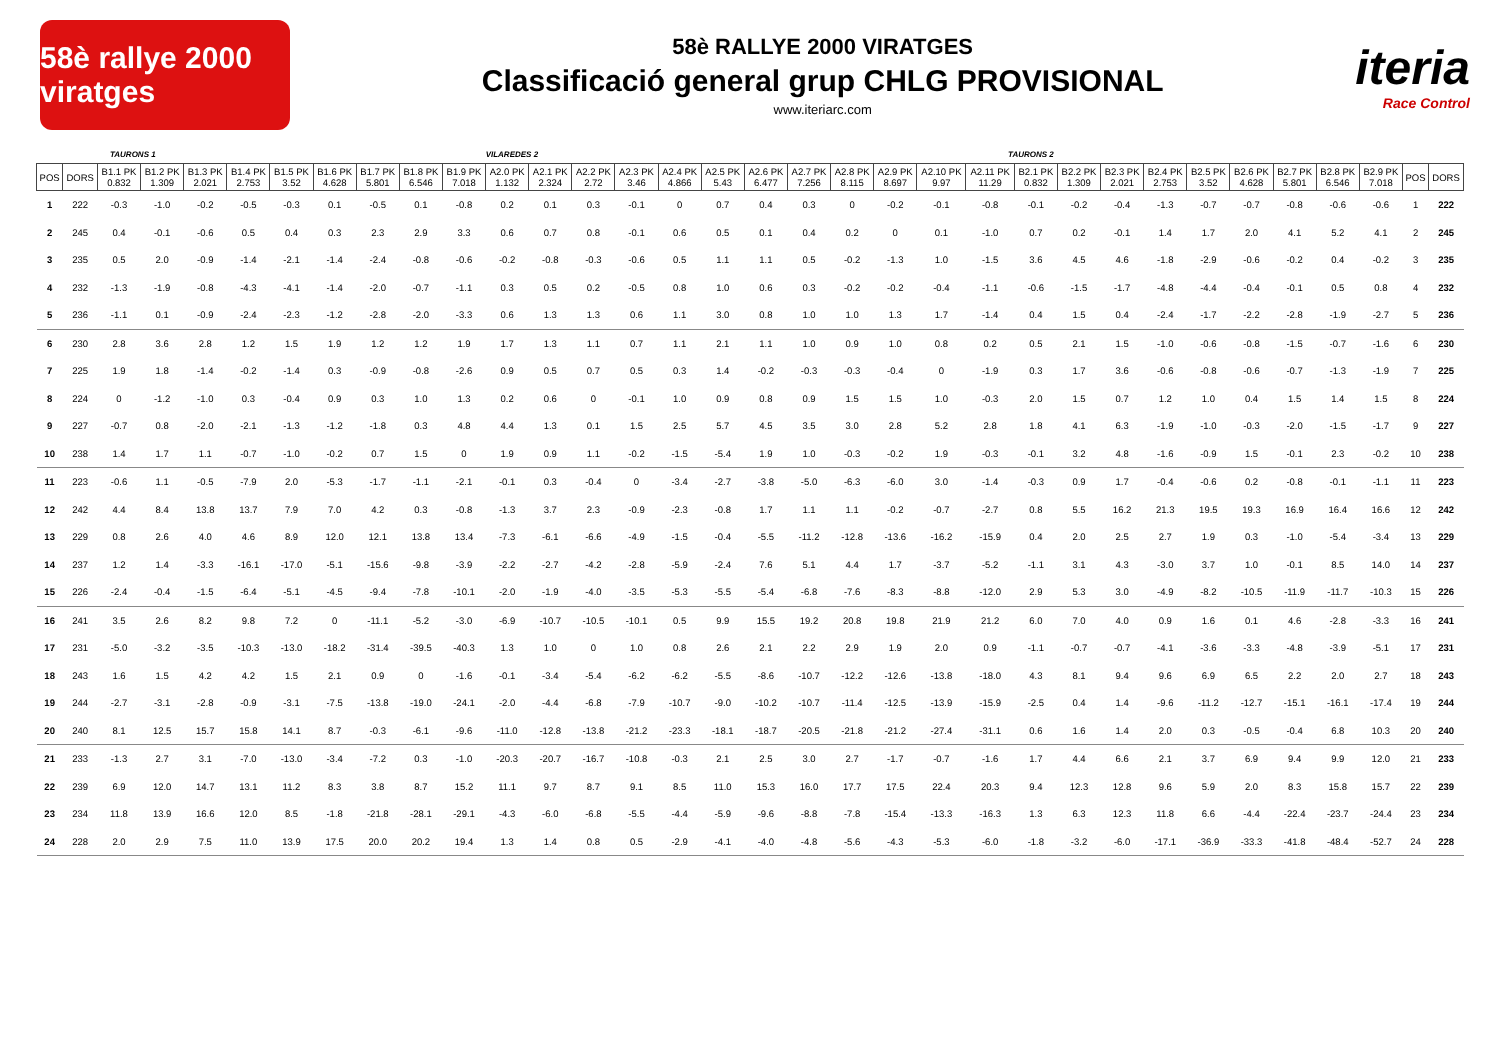58è rallye 2000 viratges
58è RALLYE 2000 VIRATGES
Classificació general grup CHLG PROVISIONAL
www.iteriarc.com
iteria
Race Control
TAURONS 1 VILAREDES 2 TAURONS 2
| POS | DORS | B1.1 PK 0.832 | B1.2 PK 1.309 | B1.3 PK 2.021 | B1.4 PK 2.753 | B1.5 PK 3.52 | B1.6 PK 4.628 | B1.7 PK 5.801 | B1.8 PK 6.546 | B1.9 PK 7.018 | A2.0 PK 1.132 | A2.1 PK 2.324 | A2.2 PK 2.72 | A2.3 PK 3.46 | A2.4 PK 4.866 | A2.5 PK 5.43 | A2.6 PK 6.477 | A2.7 PK 7.256 | A2.8 PK 8.115 | A2.9 PK 8.697 | A2.10 PK 9.97 | A2.11 PK 11.29 | B2.1 PK 0.832 | B2.2 PK 1.309 | B2.3 PK 2.021 | B2.4 PK 2.753 | B2.5 PK 3.52 | B2.6 PK 4.628 | B2.7 PK 5.801 | B2.8 PK 6.546 | B2.9 PK 7.018 | POS | DORS |
| --- | --- | --- | --- | --- | --- | --- | --- | --- | --- | --- | --- | --- | --- | --- | --- | --- | --- | --- | --- | --- | --- | --- | --- | --- | --- | --- | --- | --- | --- | --- | --- | --- | --- |
| 1 | 222 | -0.3 | -1.0 | -0.2 | -0.5 | -0.3 | 0.1 | -0.5 | 0.1 | -0.8 | 0.2 | 0.1 | 0.3 | -0.1 | 0 | 0.7 | 0.4 | 0.3 | 0 | -0.2 | -0.1 | -0.8 | -0.1 | -0.2 | -0.4 | -1.3 | -0.7 | -0.7 | -0.8 | -0.6 | -0.6 | 1 | 222 |
| 2 | 245 | 0.4 | -0.1 | -0.6 | 0.5 | 0.4 | 0.3 | 2.3 | 2.9 | 3.3 | 0.6 | 0.7 | 0.8 | -0.1 | 0.6 | 0.5 | 0.1 | 0.4 | 0.2 | 0 | 0.1 | -1.0 | 0.7 | 0.2 | -0.1 | 1.4 | 1.7 | 2.0 | 4.1 | 5.2 | 4.1 | 2 | 245 |
| 3 | 235 | 0.5 | 2.0 | -0.9 | -1.4 | -2.1 | -1.4 | -2.4 | -0.8 | -0.6 | -0.2 | -0.8 | -0.3 | -0.6 | 0.5 | 1.1 | 1.1 | 0.5 | -0.2 | -1.3 | 1.0 | -1.5 | 3.6 | 4.5 | 4.6 | -1.8 | -2.9 | -0.6 | -0.2 | 0.4 | -0.2 | 3 | 235 |
| 4 | 232 | -1.3 | -1.9 | -0.8 | -4.3 | -4.1 | -1.4 | -2.0 | -0.7 | -1.1 | 0.3 | 0.5 | 0.2 | -0.5 | 0.8 | 1.0 | 0.6 | 0.3 | -0.2 | -0.2 | -0.4 | -1.1 | -0.6 | -1.5 | -1.7 | -4.8 | -4.4 | -0.4 | -0.1 | 0.5 | 0.8 | 4 | 232 |
| 5 | 236 | -1.1 | 0.1 | -0.9 | -2.4 | -2.3 | -1.2 | -2.8 | -2.0 | -3.3 | 0.6 | 1.3 | 1.3 | 0.6 | 1.1 | 3.0 | 0.8 | 1.0 | 1.0 | 1.3 | 1.7 | -1.4 | 0.4 | 1.5 | 0.4 | -2.4 | -1.7 | -2.2 | -2.8 | -1.9 | -2.7 | 5 | 236 |
| 6 | 230 | 2.8 | 3.6 | 2.8 | 1.2 | 1.5 | 1.9 | 1.2 | 1.2 | 1.9 | 1.7 | 1.3 | 1.1 | 0.7 | 1.1 | 2.1 | 1.1 | 1.0 | 0.9 | 1.0 | 0.8 | 0.2 | 0.5 | 2.1 | 1.5 | -1.0 | -0.6 | -0.8 | -1.5 | -0.7 | -1.6 | 6 | 230 |
| 7 | 225 | 1.9 | 1.8 | -1.4 | -0.2 | -1.4 | 0.3 | -0.9 | -0.8 | -2.6 | 0.9 | 0.5 | 0.7 | 0.5 | 0.3 | 1.4 | -0.2 | -0.3 | -0.3 | -0.4 | 0 | -1.9 | 0.3 | 1.7 | 3.6 | -0.6 | -0.8 | -0.6 | -0.7 | -1.3 | -1.9 | 7 | 225 |
| 8 | 224 | 0 | -1.2 | -1.0 | 0.3 | -0.4 | 0.9 | 0.3 | 1.0 | 1.3 | 0.2 | 0.6 | 0 | -0.1 | 1.0 | 0.9 | 0.8 | 0.9 | 1.5 | 1.5 | 1.0 | -0.3 | 2.0 | 1.5 | 0.7 | 1.2 | 1.0 | 0.4 | 1.5 | 1.4 | 1.5 | 8 | 224 |
| 9 | 227 | -0.7 | 0.8 | -2.0 | -2.1 | -1.3 | -1.2 | -1.8 | 0.3 | 4.8 | 4.4 | 1.3 | 0.1 | 1.5 | 2.5 | 5.7 | 4.5 | 3.5 | 3.0 | 2.8 | 5.2 | 2.8 | 1.8 | 4.1 | 6.3 | -1.9 | -1.0 | -0.3 | -2.0 | -1.5 | -1.7 | 9 | 227 |
| 10 | 238 | 1.4 | 1.7 | 1.1 | -0.7 | -1.0 | -0.2 | 0.7 | 1.5 | 0 | 1.9 | 0.9 | 1.1 | -0.2 | -1.5 | -5.4 | 1.9 | 1.0 | -0.3 | -0.2 | 1.9 | -0.3 | -0.1 | 3.2 | 4.8 | -1.6 | -0.9 | 1.5 | -0.1 | 2.3 | -0.2 | 10 | 238 |
| 11 | 223 | -0.6 | 1.1 | -0.5 | -7.9 | 2.0 | -5.3 | -1.7 | -1.1 | -2.1 | -0.1 | 0.3 | -0.4 | 0 | -3.4 | -2.7 | -3.8 | -5.0 | -6.3 | -6.0 | 3.0 | -1.4 | -0.3 | 0.9 | 1.7 | -0.4 | -0.6 | 0.2 | -0.8 | -0.1 | -1.1 | 11 | 223 |
| 12 | 242 | 4.4 | 8.4 | 13.8 | 13.7 | 7.9 | 7.0 | 4.2 | 0.3 | -0.8 | -1.3 | 3.7 | 2.3 | -0.9 | -2.3 | -0.8 | 1.7 | 1.1 | 1.1 | -0.2 | -0.7 | -2.7 | 0.8 | 5.5 | 16.2 | 21.3 | 19.5 | 19.3 | 16.9 | 16.4 | 16.6 | 12 | 242 |
| 13 | 229 | 0.8 | 2.6 | 4.0 | 4.6 | 8.9 | 12.0 | 12.1 | 13.8 | 13.4 | -7.3 | -6.1 | -6.6 | -4.9 | -1.5 | -0.4 | -5.5 | -11.2 | -12.8 | -13.6 | -16.2 | -15.9 | 0.4 | 2.0 | 2.5 | 2.7 | 1.9 | 0.3 | -1.0 | -5.4 | -3.4 | 13 | 229 |
| 14 | 237 | 1.2 | 1.4 | -3.3 | -16.1 | -17.0 | -5.1 | -15.6 | -9.8 | -3.9 | -2.2 | -2.7 | -4.2 | -2.8 | -5.9 | -2.4 | 7.6 | 5.1 | 4.4 | 1.7 | -3.7 | -5.2 | -1.1 | 3.1 | 4.3 | -3.0 | 3.7 | 1.0 | -0.1 | 8.5 | 14.0 | 14 | 237 |
| 15 | 226 | -2.4 | -0.4 | -1.5 | -6.4 | -5.1 | -4.5 | -9.4 | -7.8 | -10.1 | -2.0 | -1.9 | -4.0 | -3.5 | -5.3 | -5.5 | -5.4 | -6.8 | -7.6 | -8.3 | -8.8 | -12.0 | 2.9 | 5.3 | 3.0 | -4.9 | -8.2 | -10.5 | -11.9 | -11.7 | -10.3 | 15 | 226 |
| 16 | 241 | 3.5 | 2.6 | 8.2 | 9.8 | 7.2 | 0 | -11.1 | -5.2 | -3.0 | -6.9 | -10.7 | -10.5 | -10.1 | 0.5 | 9.9 | 15.5 | 19.2 | 20.8 | 19.8 | 21.9 | 21.2 | 6.0 | 7.0 | 4.0 | 0.9 | 1.6 | 0.1 | 4.6 | -2.8 | -3.3 | 16 | 241 |
| 17 | 231 | -5.0 | -3.2 | -3.5 | -10.3 | -13.0 | -18.2 | -31.4 | -39.5 | -40.3 | 1.3 | 1.0 | 0 | 1.0 | 0.8 | 2.6 | 2.1 | 2.2 | 2.9 | 1.9 | 2.0 | 0.9 | -1.1 | -0.7 | -0.7 | -4.1 | -3.6 | -3.3 | -4.8 | -3.9 | -5.1 | 17 | 231 |
| 18 | 243 | 1.6 | 1.5 | 4.2 | 4.2 | 1.5 | 2.1 | 0.9 | 0 | -1.6 | -0.1 | -3.4 | -5.4 | -6.2 | -6.2 | -5.5 | -8.6 | -10.7 | -12.2 | -12.6 | -13.8 | -18.0 | 4.3 | 8.1 | 9.4 | 9.6 | 6.9 | 6.5 | 2.2 | 2.0 | 2.7 | 18 | 243 |
| 19 | 244 | -2.7 | -3.1 | -2.8 | -0.9 | -3.1 | -7.5 | -13.8 | -19.0 | -24.1 | -2.0 | -4.4 | -6.8 | -7.9 | -10.7 | -9.0 | -10.2 | -10.7 | -11.4 | -12.5 | -13.9 | -15.9 | -2.5 | 0.4 | 1.4 | -9.6 | -11.2 | -12.7 | -15.1 | -16.1 | -17.4 | 19 | 244 |
| 20 | 240 | 8.1 | 12.5 | 15.7 | 15.8 | 14.1 | 8.7 | -0.3 | -6.1 | -9.6 | -11.0 | -12.8 | -13.8 | -21.2 | -23.3 | -18.1 | -18.7 | -20.5 | -21.8 | -21.2 | -27.4 | -31.1 | 0.6 | 1.6 | 1.4 | 2.0 | 0.3 | -0.5 | -0.4 | 6.8 | 10.3 | 20 | 240 |
| 21 | 233 | -1.3 | 2.7 | 3.1 | -7.0 | -13.0 | -3.4 | -7.2 | 0.3 | -1.0 | -20.3 | -20.7 | -16.7 | -10.8 | -0.3 | 2.1 | 2.5 | 3.0 | 2.7 | -1.7 | -0.7 | -1.6 | 1.7 | 4.4 | 6.6 | 2.1 | 3.7 | 6.9 | 9.4 | 9.9 | 12.0 | 21 | 233 |
| 22 | 239 | 6.9 | 12.0 | 14.7 | 13.1 | 11.2 | 8.3 | 3.8 | 8.7 | 15.2 | 11.1 | 9.7 | 8.7 | 9.1 | 8.5 | 11.0 | 15.3 | 16.0 | 17.7 | 17.5 | 22.4 | 20.3 | 9.4 | 12.3 | 12.8 | 9.6 | 5.9 | 2.0 | 8.3 | 15.8 | 15.7 | 22 | 239 |
| 23 | 234 | 11.8 | 13.9 | 16.6 | 12.0 | 8.5 | -1.8 | -21.8 | -28.1 | -29.1 | -4.3 | -6.0 | -6.8 | -5.5 | -4.4 | -5.9 | -9.6 | -8.8 | -7.8 | -15.4 | -13.3 | -16.3 | 1.3 | 6.3 | 12.3 | 11.8 | 6.6 | -4.4 | -22.4 | -23.7 | -24.4 | 23 | 234 |
| 24 | 228 | 2.0 | 2.9 | 7.5 | 11.0 | 13.9 | 17.5 | 20.0 | 20.2 | 19.4 | 1.3 | 1.4 | 0.8 | 0.5 | -2.9 | -4.1 | -4.0 | -4.8 | -5.6 | -4.3 | -5.3 | -6.0 | -1.8 | -3.2 | -6.0 | -17.1 | -36.9 | -33.3 | -41.8 | -48.4 | -52.7 | 24 | 228 |